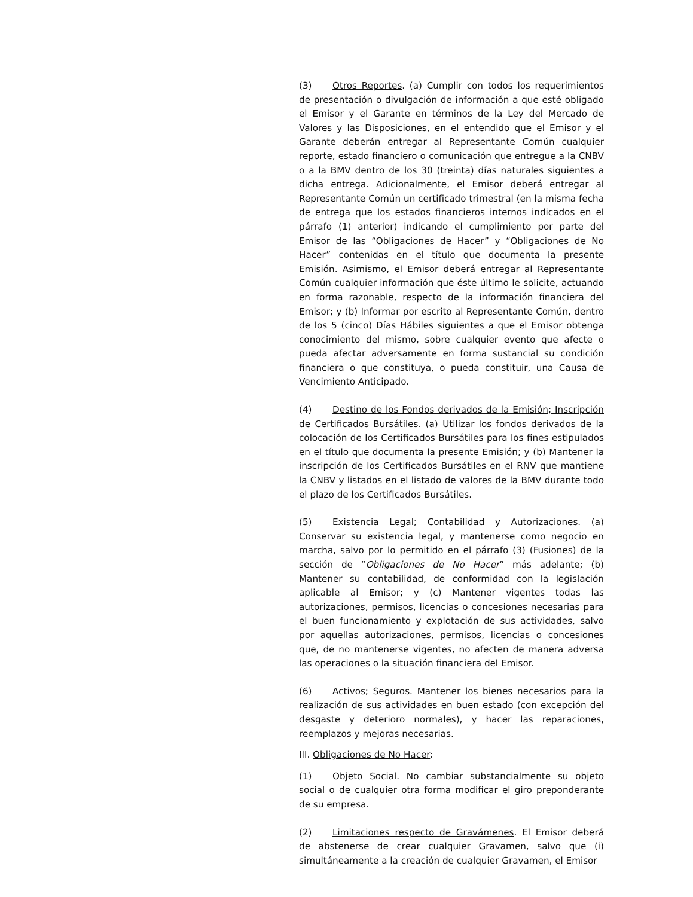(3) Otros Reportes. (a) Cumplir con todos los requerimientos de presentación o divulgación de información a que esté obligado el Emisor y el Garante en términos de la Ley del Mercado de Valores y las Disposiciones, en el entendido que el Emisor y el Garante deberán entregar al Representante Común cualquier reporte, estado financiero o comunicación que entregue a la CNBV o a la BMV dentro de los 30 (treinta) días naturales siguientes a dicha entrega. Adicionalmente, el Emisor deberá entregar al Representante Común un certificado trimestral (en la misma fecha de entrega que los estados financieros internos indicados en el párrafo (1) anterior) indicando el cumplimiento por parte del Emisor de las “Obligaciones de Hacer” y “Obligaciones de No Hacer” contenidas en el título que documenta la presente Emisión. Asimismo, el Emisor deberá entregar al Representante Común cualquier información que éste último le solicite, actuando en forma razonable, respecto de la información financiera del Emisor; y (b) Informar por escrito al Representante Común, dentro de los 5 (cinco) Días Hábiles siguientes a que el Emisor obtenga conocimiento del mismo, sobre cualquier evento que afecte o pueda afectar adversamente en forma sustancial su condición financiera o que constituya, o pueda constituir, una Causa de Vencimiento Anticipado.
(4) Destino de los Fondos derivados de la Emisión; Inscripción de Certificados Bursátiles. (a) Utilizar los fondos derivados de la colocación de los Certificados Bursátiles para los fines estipulados en el título que documenta la presente Emisión; y (b) Mantener la inscripción de los Certificados Bursátiles en el RNV que mantiene la CNBV y listados en el listado de valores de la BMV durante todo el plazo de los Certificados Bursátiles.
(5) Existencia Legal; Contabilidad y Autorizaciones. (a) Conservar su existencia legal, y mantenerse como negocio en marcha, salvo por lo permitido en el párrafo (3) (Fusiones) de la sección de “Obligaciones de No Hacer” más adelante; (b) Mantener su contabilidad, de conformidad con la legislación aplicable al Emisor; y (c) Mantener vigentes todas las autorizaciones, permisos, licencias o concesiones necesarias para el buen funcionamiento y explotación de sus actividades, salvo por aquellas autorizaciones, permisos, licencias o concesiones que, de no mantenerse vigentes, no afecten de manera adversa las operaciones o la situación financiera del Emisor.
(6) Activos; Seguros. Mantener los bienes necesarios para la realización de sus actividades en buen estado (con excepción del desgaste y deterioro normales), y hacer las reparaciones, reemplazos y mejoras necesarias.
III. Obligaciones de No Hacer:
(1) Objeto Social. No cambiar substancialmente su objeto social o de cualquier otra forma modificar el giro preponderante de su empresa.
(2) Limitaciones respecto de Gravámenes. El Emisor deberá de abstenerse de crear cualquier Gravamen, salvo que (i) simultáneamente a la creación de cualquier Gravamen, el Emisor